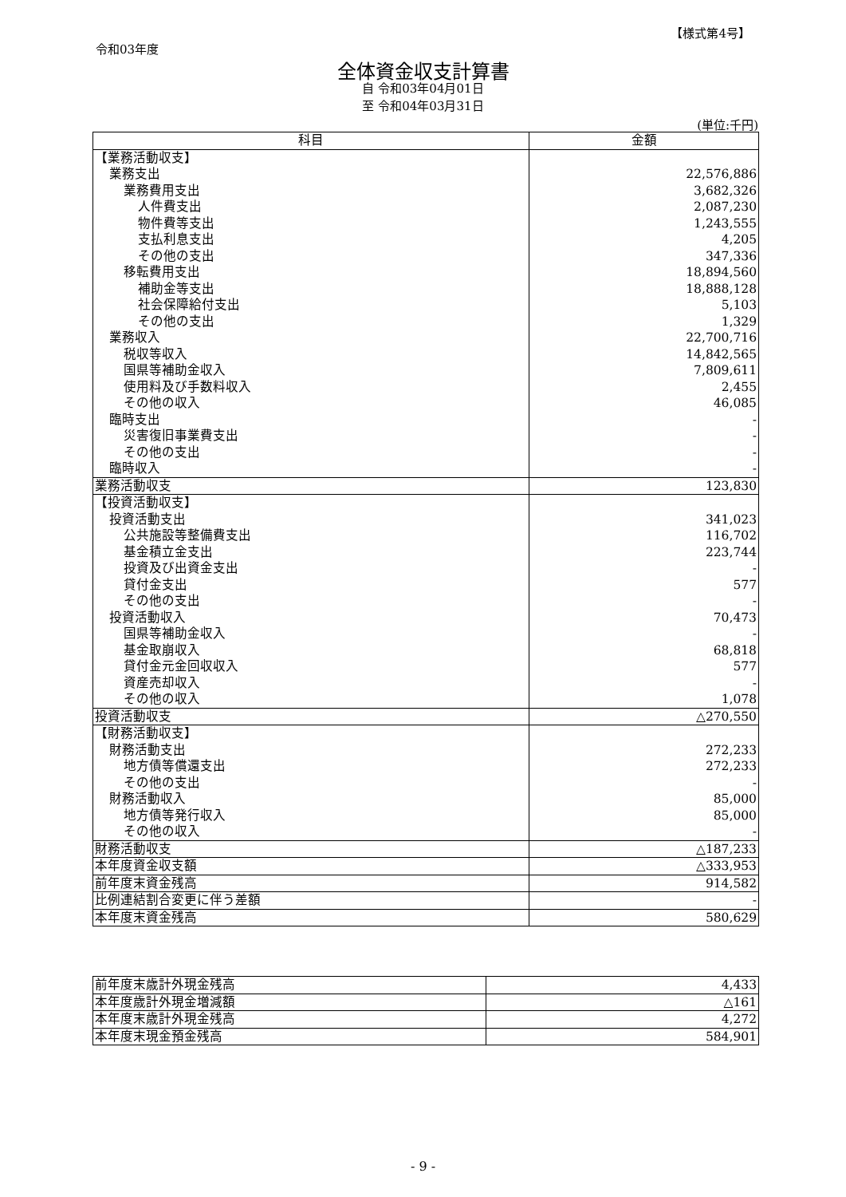【様式第4号】
令和03年度
全体資金収支計算書
自 令和03年04月01日
至 令和04年03月31日
(単位:千円)
| 科目 | 金額 |
| --- | --- |
| 【業務活動収支】 | |
| 業務支出 | 22,576,886 |
| 業務費用支出 | 3,682,326 |
| 人件費支出 | 2,087,230 |
| 物件費等支出 | 1,243,555 |
| 支払利息支出 | 4,205 |
| その他の支出 | 347,336 |
| 移転費用支出 | 18,894,560 |
| 補助金等支出 | 18,888,128 |
| 社会保障給付支出 | 5,103 |
| その他の支出 | 1,329 |
| 業務収入 | 22,700,716 |
| 税収等収入 | 14,842,565 |
| 国県等補助金収入 | 7,809,611 |
| 使用料及び手数料収入 | 2,455 |
| その他の収入 | 46,085 |
| 臨時支出 | - |
| 災害復旧事業費支出 | - |
| その他の支出 | - |
| 臨時収入 | - |
| 業務活動収支 | 123,830 |
| 【投資活動収支】 | |
| 投資活動支出 | 341,023 |
| 公共施設等整備費支出 | 116,702 |
| 基金積立金支出 | 223,744 |
| 投資及び出資金支出 | - |
| 貸付金支出 | 577 |
| その他の支出 | - |
| 投資活動収入 | 70,473 |
| 国県等補助金収入 | - |
| 基金取崩収入 | 68,818 |
| 貸付金元金回収収入 | 577 |
| 資産売却収入 | - |
| その他の収入 | 1,078 |
| 投資活動収支 | △270,550 |
| 【財務活動収支】 | |
| 財務活動支出 | 272,233 |
| 地方債等償還支出 | 272,233 |
| その他の支出 | - |
| 財務活動収入 | 85,000 |
| 地方債等発行収入 | 85,000 |
| その他の収入 | - |
| 財務活動収支 | △187,233 |
| 本年度資金収支額 | △333,953 |
| 前年度末資金残高 | 914,582 |
| 比例連結割合変更に伴う差額 | - |
| 本年度末資金残高 | 580,629 |
| 前年度末歳計外現金残高 | 4,433 |
| 本年度歳計外現金増減額 | △161 |
| 本年度末歳計外現金残高 | 4,272 |
| 本年度末現金預金残高 | 584,901 |
- 9 -